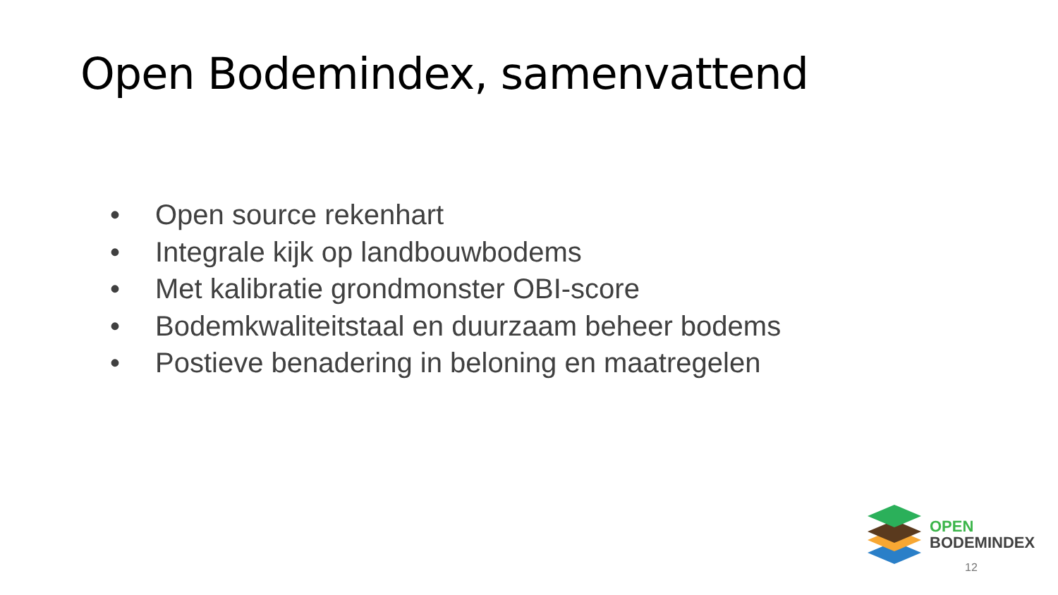Open Bodemindex, samenvattend
• Open source rekenhart
• Integrale kijk op landbouwbodems
• Met kalibratie grondmonster OBI-score
• Bodemkwaliteitstaal en duurzaam beheer bodems
• Postieve benadering in beloning en maatregelen
OPEN
BODEMINDEX
12